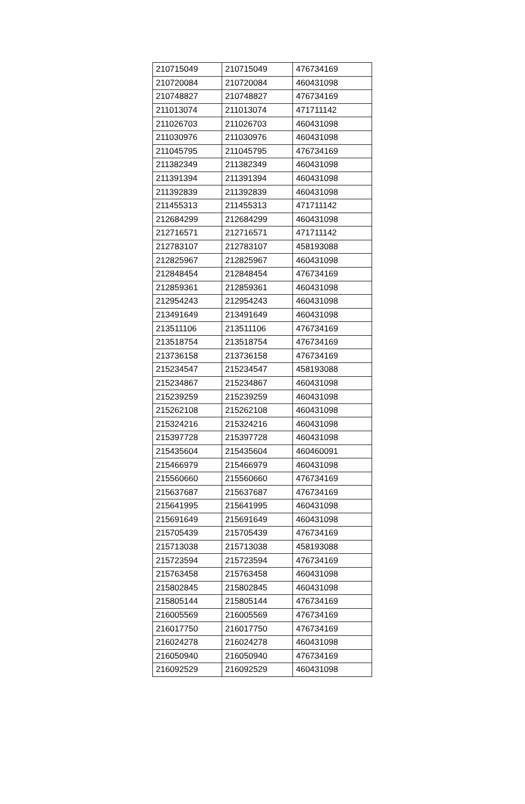| 210715049 | 210715049 | 476734169 |
| 210720084 | 210720084 | 460431098 |
| 210748827 | 210748827 | 476734169 |
| 211013074 | 211013074 | 471711142 |
| 211026703 | 211026703 | 460431098 |
| 211030976 | 211030976 | 460431098 |
| 211045795 | 211045795 | 476734169 |
| 211382349 | 211382349 | 460431098 |
| 211391394 | 211391394 | 460431098 |
| 211392839 | 211392839 | 460431098 |
| 211455313 | 211455313 | 471711142 |
| 212684299 | 212684299 | 460431098 |
| 212716571 | 212716571 | 471711142 |
| 212783107 | 212783107 | 458193088 |
| 212825967 | 212825967 | 460431098 |
| 212848454 | 212848454 | 476734169 |
| 212859361 | 212859361 | 460431098 |
| 212954243 | 212954243 | 460431098 |
| 213491649 | 213491649 | 460431098 |
| 213511106 | 213511106 | 476734169 |
| 213518754 | 213518754 | 476734169 |
| 213736158 | 213736158 | 476734169 |
| 215234547 | 215234547 | 458193088 |
| 215234867 | 215234867 | 460431098 |
| 215239259 | 215239259 | 460431098 |
| 215262108 | 215262108 | 460431098 |
| 215324216 | 215324216 | 460431098 |
| 215397728 | 215397728 | 460431098 |
| 215435604 | 215435604 | 460460091 |
| 215466979 | 215466979 | 460431098 |
| 215560660 | 215560660 | 476734169 |
| 215637687 | 215637687 | 476734169 |
| 215641995 | 215641995 | 460431098 |
| 215691649 | 215691649 | 460431098 |
| 215705439 | 215705439 | 476734169 |
| 215713038 | 215713038 | 458193088 |
| 215723594 | 215723594 | 476734169 |
| 215763458 | 215763458 | 460431098 |
| 215802845 | 215802845 | 460431098 |
| 215805144 | 215805144 | 476734169 |
| 216005569 | 216005569 | 476734169 |
| 216017750 | 216017750 | 476734169 |
| 216024278 | 216024278 | 460431098 |
| 216050940 | 216050940 | 476734169 |
| 216092529 | 216092529 | 460431098 |